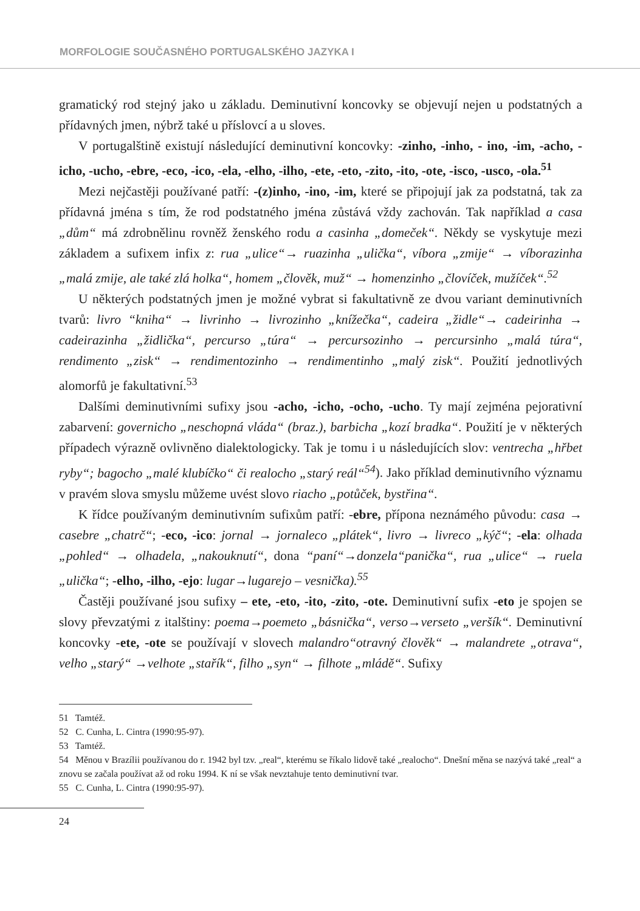MORFOLOGIE SOUČASNÉHO PORTUGALSKÉHO JAZYKA I
gramatický rod stejný jako u základu. Deminutivní koncovky se objevují nejen u podstatných a přídavných jmen, nýbrž také u příslovcí a u sloves.
V portugalštině existují následující deminutivní koncovky: -zinho, -inho, - ino, -im, -acho, -icho, -ucho, -ebre, -eco, -ico, -ela, -elho, -ilho, -ete, -eto, -zito, -ito, -ote, -isco, -usco, -ola.<sup>51</sup>
Mezi nejčastěji používané patří: -(z)inho, -ino, -im, které se připojují jak za podstatná, tak za přídavná jména s tím, že rod podstatného jména zůstává vždy zachován. Tak například a casa „dům“ má zdrobnělinu rovněž ženského rodu a casinha „domeček“. Někdy se vyskytuje mezi základem a sufixem infix z: rua „ulice“→ ruazinha „ulička“, víbora „zmije“ → víborazinha „malá zmije, ale také zlá holka“, homem „člověk, muž“ → homenzinho „človíček, mužíček“.<sup>52</sup>
U některých podstatných jmen je možné vybrat si fakultativně ze dvou variant deminutivních tvarů: livro “kniha“ → livrinho → livrozinho „knížečka“, cadeira „židle“→ cadeirinha → cadeirazinha „židlička“, percurso „túra“ → percursozinho → percursinho „malá túra“, rendimento „zisk“ → rendimentozinho → rendimentinho „malý zisk“. Použití jednotlivých alomorfů je fakultativní.<sup>53</sup>
Dalšími deminutivními sufixy jsou -acho, -icho, -ocho, -ucho. Ty mají zejména pejorativní zabarvení: governicho „neschopná vláda“ (braz.), barbicha „kozí bradka“. Použití je v některých případech výrazně ovlivněno dialektologicky. Tak je tomu i u následujících slov: ventrecha „hřbet ryby“; bagocho „malé klubíčko“ či realocho „starý reál“<sup>54</sup>). Jako příklad deminutivního významu v pravém slova smyslu můžeme uvést slovo riacho „potůček, bystřina“.
K řídce používaným deminutivním sufixům patří: -ebre, přípona neznámého původu: casa → casebre „chatrč“; -eco, -ico: jornal → jornaleco „plátek“, livro → livreco „kýč“; -ela: olhada „pohled“ → olhadela, „nakouknutí“, dona “paní“→donzela“panička“, rua „ulice“ → ruela „ulička“; -elho, -ilho, -ejo: lugar→lugarejo – vesnička).<sup>55</sup>
Častěji používané jsou sufixy – ete, -eto, -ito, -zito, -ote. Deminutivní sufix -eto je spojen se slovy převzatými z italštiny: poema→poemeto „básnička“, verso→verseto „veršík“. Deminutivní koncovky -ete, -ote se používají v slovech malandro“otravný člověk“ → malandrete „otrava“, velho „starý“ →velhote „stařík“, filho „syn“ → filhote „mládě“. Sufixy
51 Tamtéž.
52 C. Cunha, L. Cintra (1990:95-97).
53 Tamtéž.
54 Měnou v Brazílii používanou do r. 1942 byl tzv. „real“, kterému se říkalo lidově také „realocho“. Dnešní měna se nazývá také „real“ a znovu se začala používat až od roku 1994. K ní se však nevztahuje tento deminutivní tvar.
55 C. Cunha, L. Cintra (1990:95-97).
24